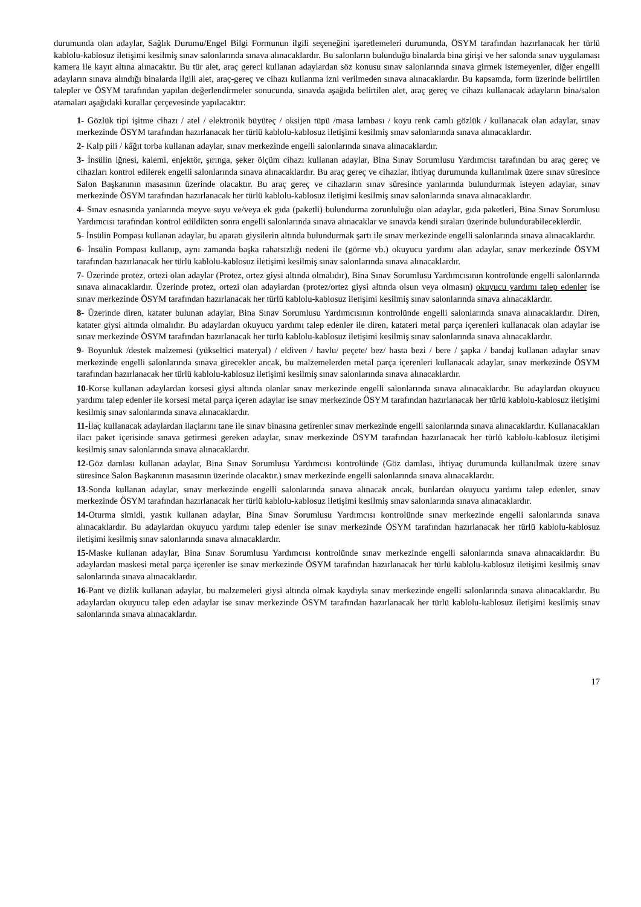durumunda olan adaylar, Sağlık Durumu/Engel Bilgi Formunun ilgili seçeneğini işaretlemeleri durumunda, ÖSYM tarafından hazırlanacak her türlü kablolu-kablosuz iletişimi kesilmiş sınav salonlarında sınava alınacaklardır. Bu salonların bulunduğu binalarda bina girişi ve her salonda sınav uygulaması kamera ile kayıt altına alınacaktır. Bu tür alet, araç gereci kullanan adaylardan söz konusu sınav salonlarında sınava girmek istemeyenler, diğer engelli adayların sınava alındığı binalarda ilgili alet, araç-gereç ve cihazı kullanma izni verilmeden sınava alınacaklardır. Bu kapsamda, form üzerinde belirtilen talepler ve ÖSYM tarafından yapılan değerlendirmeler sonucunda, sınavda aşağıda belirtilen alet, araç gereç ve cihazı kullanacak adayların bina/salon atamaları aşağıdaki kurallar çerçevesinde yapılacaktır:
1- Gözlük tipi işitme cihazı / atel / elektronik büyüteç / oksijen tüpü /masa lambası / koyu renk camlı gözlük / kullanacak olan adaylar, sınav merkezinde ÖSYM tarafından hazırlanacak her türlü kablolu-kablosuz iletişimi kesilmiş sınav salonlarında sınava alınacaklardır.
2- Kalp pili / kâğıt torba kullanan adaylar, sınav merkezinde engelli salonlarında sınava alınacaklardır.
3- İnsülin iğnesi, kalemi, enjektör, şırınga, şeker ölçüm cihazı kullanan adaylar, Bina Sınav Sorumlusu Yardımcısı tarafından bu araç gereç ve cihazları kontrol edilerek engelli salonlarında sınava alınacaklardır. Bu araç gereç ve cihazlar, ihtiyaç durumunda kullanılmak üzere sınav süresince Salon Başkanının masasının üzerinde olacaktır. Bu araç gereç ve cihazların sınav süresince yanlarında bulundurmak isteyen adaylar, sınav merkezinde ÖSYM tarafından hazırlanacak her türlü kablolu-kablosuz iletişimi kesilmiş sınav salonlarında sınava alınacaklardır.
4- Sınav esnasında yanlarında meyve suyu ve/veya ek gıda (paketli) bulundurma zorunluluğu olan adaylar, gıda paketleri, Bina Sınav Sorumlusu Yardımcısı tarafından kontrol edildikten sonra engelli salonlarında sınava alınacaklar ve sınavda kendi sıraları üzerinde bulundurabileceklerdir.
5- İnsülin Pompası kullanan adaylar, bu aparatı giysilerin altında bulundurmak şartı ile sınav merkezinde engelli salonlarında sınava alınacaklardır.
6- İnsülin Pompası kullanıp, aynı zamanda başka rahatsızlığı nedeni ile (görme vb.) okuyucu yardımı alan adaylar, sınav merkezinde ÖSYM tarafından hazırlanacak her türlü kablolu-kablosuz iletişimi kesilmiş sınav salonlarında sınava alınacaklardır.
7- Üzerinde protez, ortezi olan adaylar (Protez, ortez giysi altında olmalıdır), Bina Sınav Sorumlusu Yardımcısının kontrolünde engelli salonlarında sınava alınacaklardır. Üzerinde protez, ortezi olan adaylardan (protez/ortez giysi altında olsun veya olmasın) okuyucu yardımı talep edenler ise sınav merkezinde ÖSYM tarafından hazırlanacak her türlü kablolu-kablosuz iletişimi kesilmiş sınav salonlarında sınava alınacaklardır.
8- Üzerinde diren, katater bulunan adaylar, Bina Sınav Sorumlusu Yardımcısının kontrolünde engelli salonlarında sınava alınacaklardır. Diren, katater giysi altında olmalıdır. Bu adaylardan okuyucu yardımı talep edenler ile diren, katateri metal parça içerenleri kullanacak olan adaylar ise sınav merkezinde ÖSYM tarafından hazırlanacak her türlü kablolu-kablosuz iletişimi kesilmiş sınav salonlarında sınava alınacaklardır.
9- Boyunluk /destek malzemesi (yükseltici materyal) / eldiven / havlu/ peçete/ bez/ hasta bezi / bere / şapka / bandaj kullanan adaylar sınav merkezinde engelli salonlarında sınava girecekler ancak, bu malzemelerden metal parça içerenleri kullanacak adaylar, sınav merkezinde ÖSYM tarafından hazırlanacak her türlü kablolu-kablosuz iletişimi kesilmiş sınav salonlarında sınava alınacaklardır.
10-Korse kullanan adaylardan korsesi giysi altında olanlar sınav merkezinde engelli salonlarında sınava alınacaklardır. Bu adaylardan okuyucu yardımı talep edenler ile korsesi metal parça içeren adaylar ise sınav merkezinde ÖSYM tarafından hazırlanacak her türlü kablolu-kablosuz iletişimi kesilmiş sınav salonlarında sınava alınacaklardır.
11-İlaç kullanacak adaylardan ilaçlarını tane ile sınav binasına getirenler sınav merkezinde engelli salonlarında sınava alınacaklardır. Kullanacakları ilacı paket içerisinde sınava getirmesi gereken adaylar, sınav merkezinde ÖSYM tarafından hazırlanacak her türlü kablolu-kablosuz iletişimi kesilmiş sınav salonlarında sınava alınacaklardır.
12-Göz damlası kullanan adaylar, Bina Sınav Sorumlusu Yardımcısı kontrolünde (Göz damlası, ihtiyaç durumunda kullanılmak üzere sınav süresince Salon Başkanının masasının üzerinde olacaktır.) sınav merkezinde engelli salonlarında sınava alınacaklardır.
13-Sonda kullanan adaylar, sınav merkezinde engelli salonlarında sınava alınacak ancak, bunlardan okuyucu yardımı talep edenler, sınav merkezinde ÖSYM tarafından hazırlanacak her türlü kablolu-kablosuz iletişimi kesilmiş sınav salonlarında sınava alınacaklardır.
14-Oturma simidi, yastık kullanan adaylar, Bina Sınav Sorumlusu Yardımcısı kontrolünde sınav merkezinde engelli salonlarında sınava alınacaklardır. Bu adaylardan okuyucu yardımı talep edenler ise sınav merkezinde ÖSYM tarafından hazırlanacak her türlü kablolu-kablosuz iletişimi kesilmiş sınav salonlarında sınava alınacaklardır.
15-Maske kullanan adaylar, Bina Sınav Sorumlusu Yardımcısı kontrolünde sınav merkezinde engelli salonlarında sınava alınacaklardır. Bu adaylardan maskesi metal parça içerenler ise sınav merkezinde ÖSYM tarafından hazırlanacak her türlü kablolu-kablosuz iletişimi kesilmiş sınav salonlarında sınava alınacaklardır.
16-Pant ve dizlik kullanan adaylar, bu malzemeleri giysi altında olmak kaydıyla sınav merkezinde engelli salonlarında sınava alınacaklardır. Bu adaylardan okuyucu talep eden adaylar ise sınav merkezinde ÖSYM tarafından hazırlanacak her türlü kablolu-kablosuz iletişimi kesilmiş sınav salonlarında sınava alınacaklardır.
17